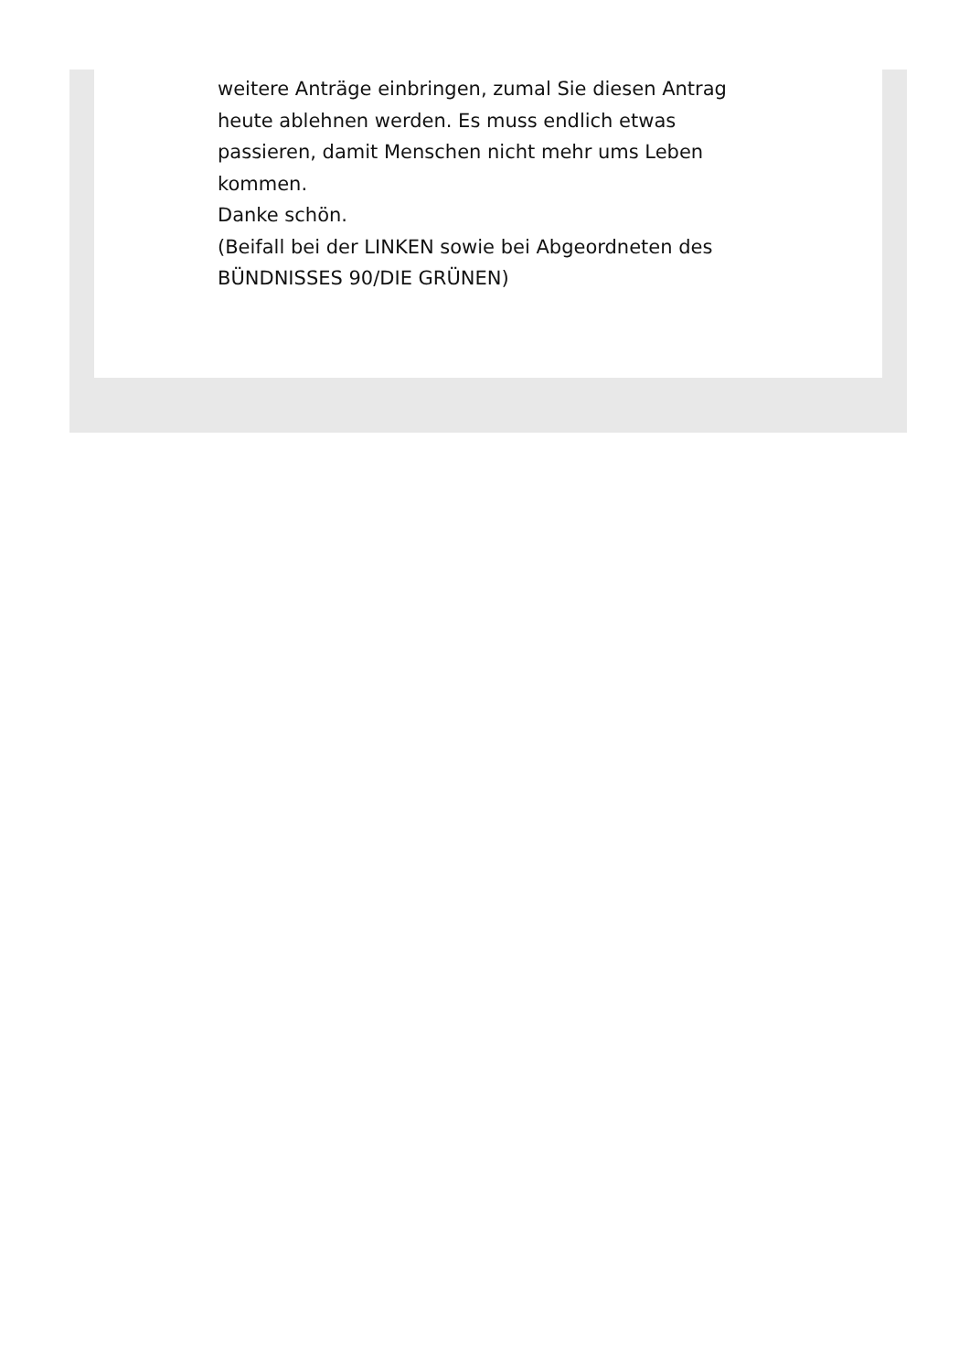weitere Anträge einbringen, zumal Sie diesen Antrag heute ablehnen werden. Es muss endlich etwas passieren, damit Menschen nicht mehr ums Leben kommen.
Danke schön.
(Beifall bei der LINKEN sowie bei Abgeordneten des BÜNDNISSES 90/DIE GRÜNEN)